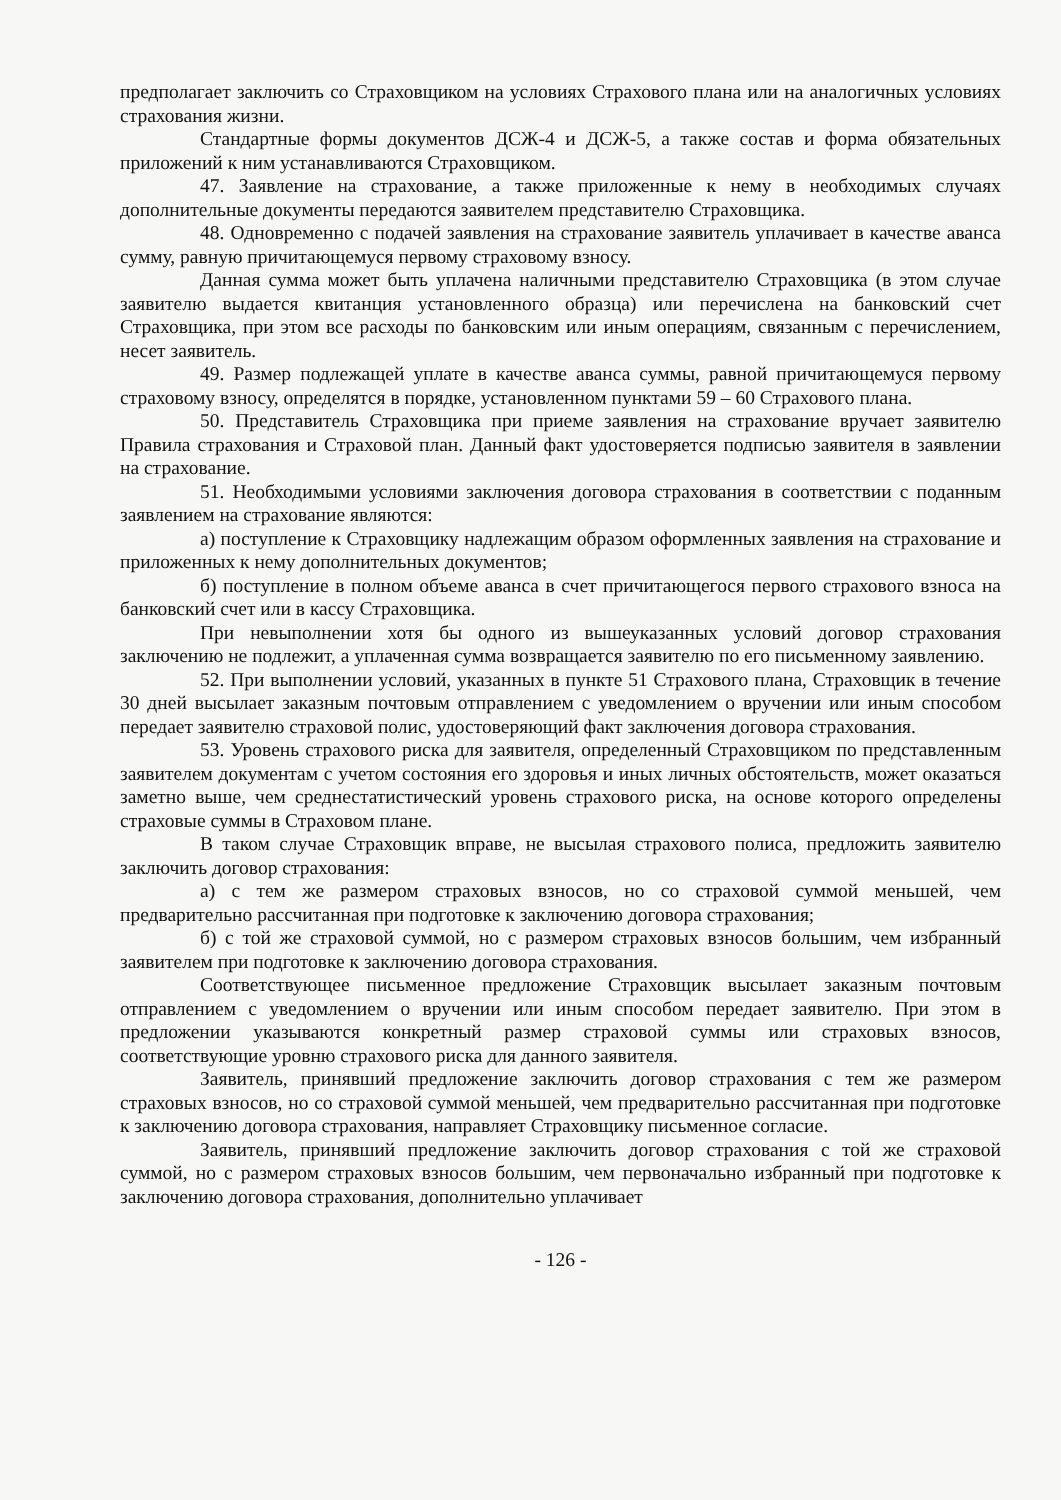предполагает заключить со Страховщиком на условиях Страхового плана или на аналогичных условиях страхования жизни.
Стандартные формы документов ДСЖ-4 и ДСЖ-5, а также состав и форма обязательных приложений к ним устанавливаются Страховщиком.
47. Заявление на страхование, а также приложенные к нему в необходимых случаях дополнительные документы передаются заявителем представителю Страховщика.
48. Одновременно с подачей заявления на страхование заявитель уплачивает в качестве аванса сумму, равную причитающемуся первому страховому взносу.
Данная сумма может быть уплачена наличными представителю Страховщика (в этом случае заявителю выдается квитанция установленного образца) или перечислена на банковский счет Страховщика, при этом все расходы по банковским или иным операциям, связанным с перечислением, несет заявитель.
49. Размер подлежащей уплате в качестве аванса суммы, равной причитающемуся первому страховому взносу, определятся в порядке, установленном пунктами 59 – 60 Страхового плана.
50. Представитель Страховщика при приеме заявления на страхование вручает заявителю Правила страхования и Страховой план. Данный факт удостоверяется подписью заявителя в заявлении на страхование.
51. Необходимыми условиями заключения договора страхования в соответствии с поданным заявлением на страхование являются:
а) поступление к Страховщику надлежащим образом оформленных заявления на страхование и приложенных к нему дополнительных документов;
б) поступление в полном объеме аванса в счет причитающегося первого страхового взноса на банковский счет или в кассу Страховщика.
При невыполнении хотя бы одного из вышеуказанных условий договор страхования заключению не подлежит, а уплаченная сумма возвращается заявителю по его письменному заявлению.
52. При выполнении условий, указанных в пункте 51 Страхового плана, Страховщик в течение 30 дней высылает заказным почтовым отправлением с уведомлением о вручении или иным способом передает заявителю страховой полис, удостоверяющий факт заключения договора страхования.
53. Уровень страхового риска для заявителя, определенный Страховщиком по представленным заявителем документам с учетом состояния его здоровья и иных личных обстоятельств, может оказаться заметно выше, чем среднестатистический уровень страхового риска, на основе которого определены страховые суммы в Страховом плане.
В таком случае Страховщик вправе, не высылая страхового полиса, предложить заявителю заключить договор страхования:
а) с тем же размером страховых взносов, но со страховой суммой меньшей, чем предварительно рассчитанная при подготовке к заключению договора страхования;
б) с той же страховой суммой, но с размером страховых взносов большим, чем избранный заявителем при подготовке к заключению договора страхования.
Соответствующее письменное предложение Страховщик высылает заказным почтовым отправлением с уведомлением о вручении или иным способом передает заявителю. При этом в предложении указываются конкретный размер страховой суммы или страховых взносов, соответствующие уровню страхового риска для данного заявителя.
Заявитель, принявший предложение заключить договор страхования с тем же размером страховых взносов, но со страховой суммой меньшей, чем предварительно рассчитанная при подготовке к заключению договора страхования, направляет Страховщику письменное согласие.
Заявитель, принявший предложение заключить договор страхования с той же страховой суммой, но с размером страховых взносов большим, чем первоначально избранный при подготовке к заключению договора страхования, дополнительно уплачивает
- 126 -